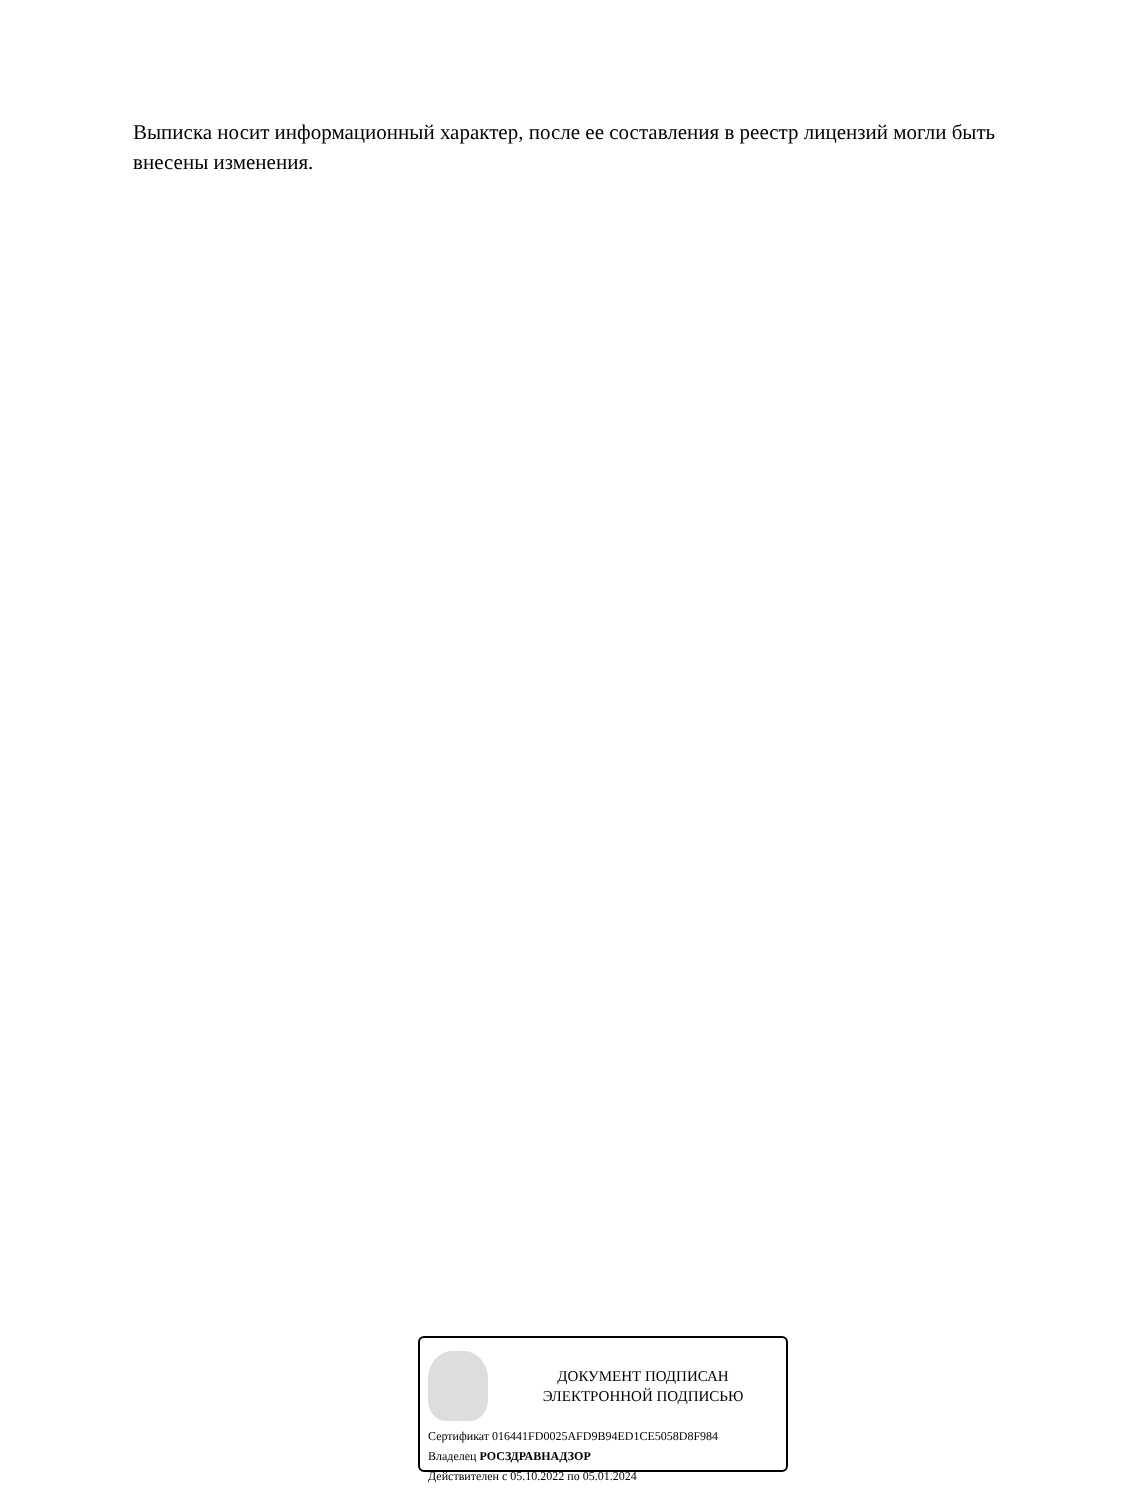Выписка носит информационный характер, после ее составления в реестр лицензий могли быть внесены изменения.
ДОКУМЕНТ ПОДПИСАН
ЭЛЕКТРОННОЙ ПОДПИСЬЮ
Сертификат 016441FD0025AFD9B94ED1CE5058D8F984
Владелец РОСЗДРАВНАДЗОР
Действителен с 05.10.2022 по 05.01.2024